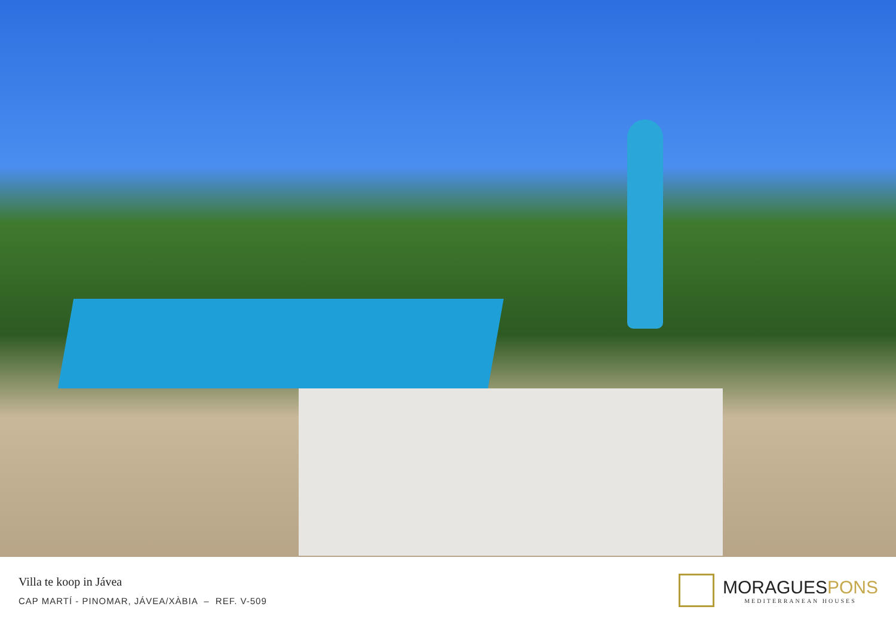Villa te koop in Jávea
CAP MARTÍ - PINOMAR, JÁVEA/XÀBIA – REF. V-509
MORAGUESPONS
MEDITERRANEAN HOUSES